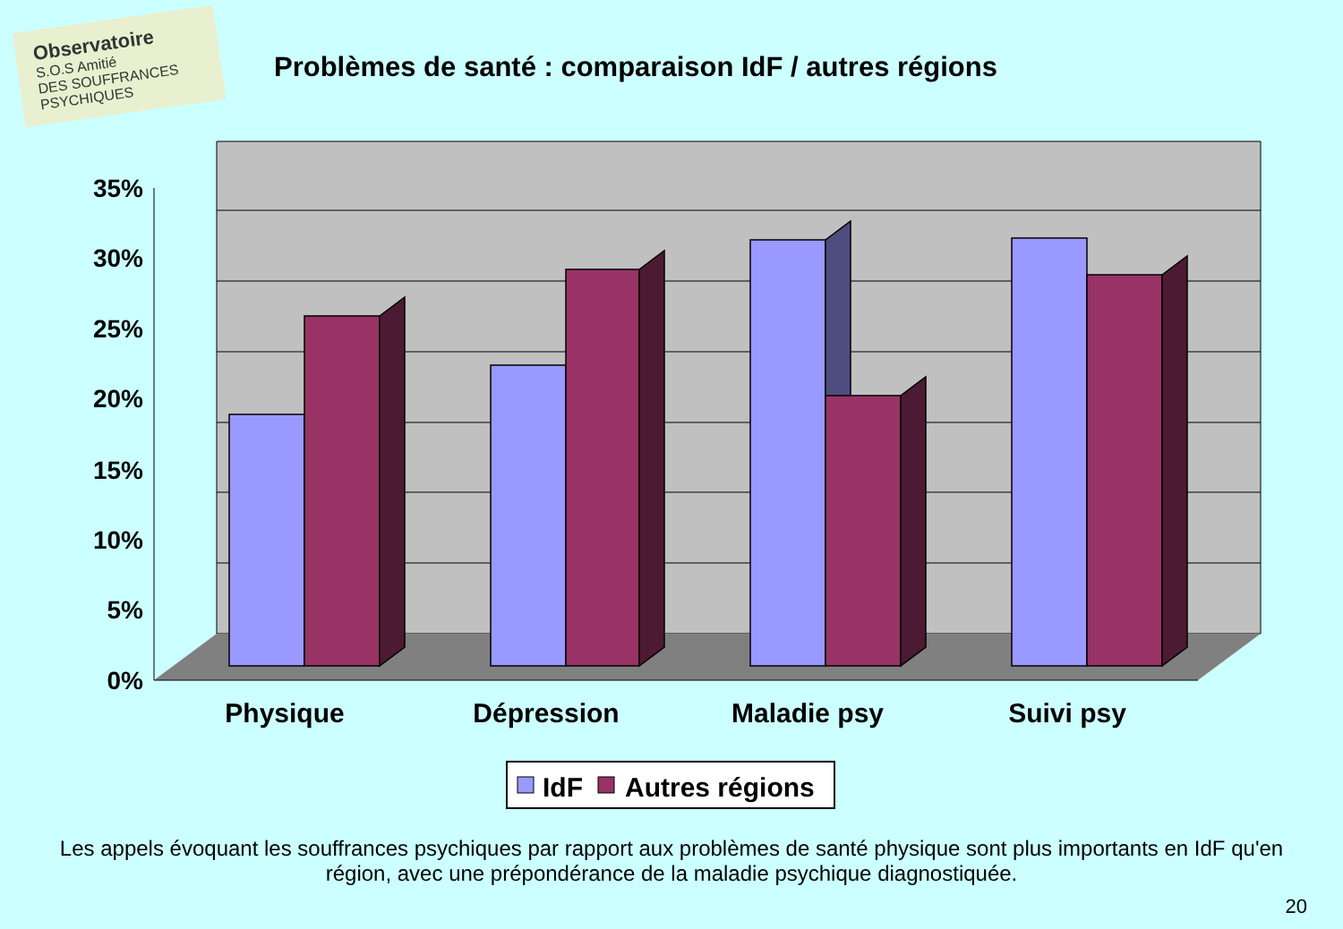Observatoire
S.O.S Amitié
DES SOUFFRANCES PSYCHIQUES
Problèmes de santé : comparaison IdF / autres régions
35%
30%
25%
20%
15%
10%
5%
0%
Physique
Dépression
Maladie psy
Suivi psy
IdF
Autres régions
Les appels évoquant les souffrances psychiques par rapport aux problèmes de santé physique sont plus importants en IdF qu'en région, avec une prépondérance de la maladie psychique diagnostiquée.
20